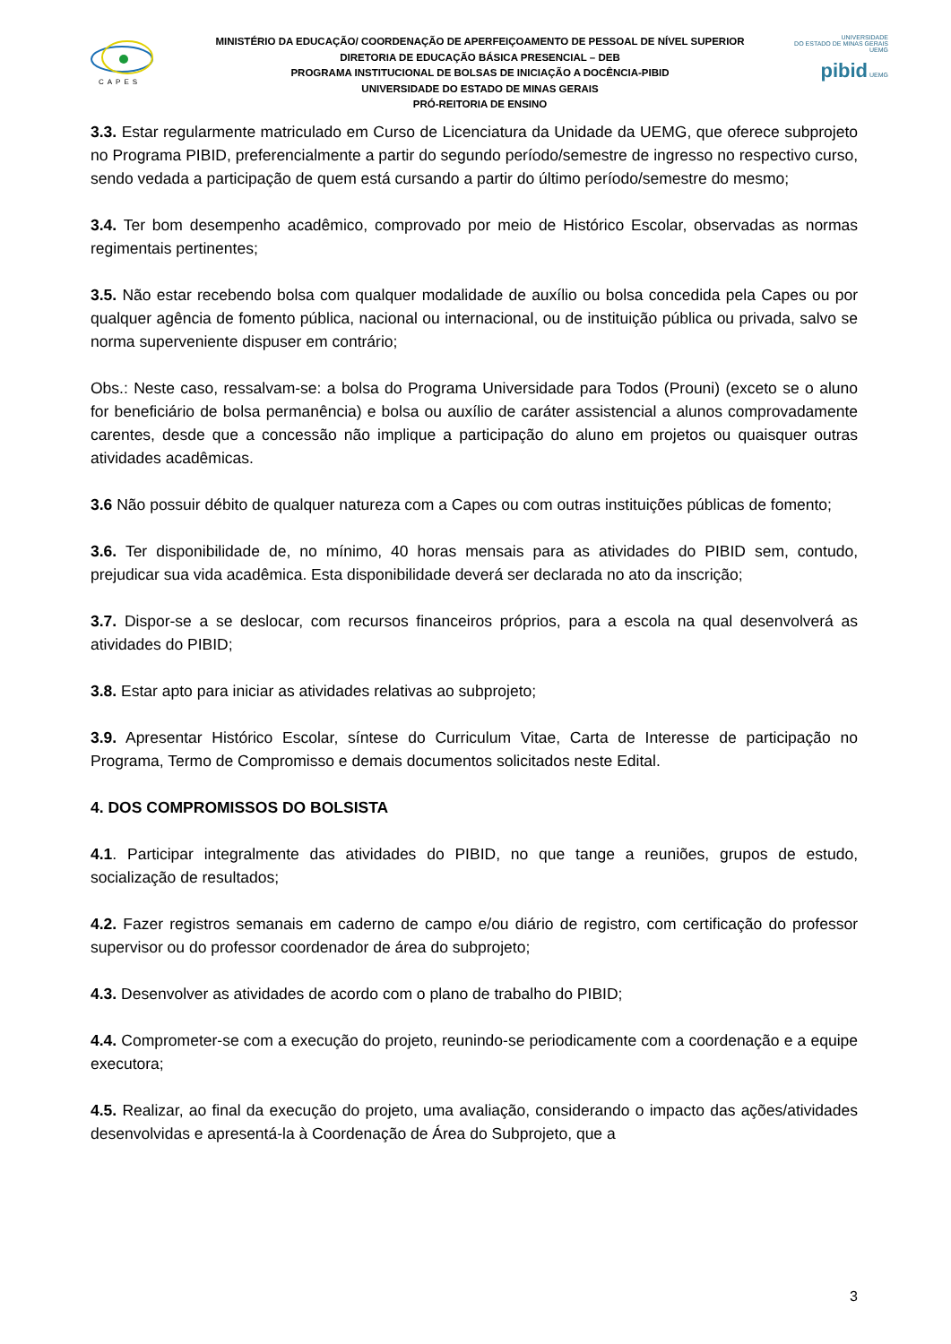CAPES
MINISTÉRIO DA EDUCAÇÃO/ COORDENAÇÃO DE APERFEIÇOAMENTO DE PESSOAL DE NÍVEL SUPERIOR
DIRETORIA DE EDUCAÇÃO BÁSICA PRESENCIAL – DEB
PROGRAMA INSTITUCIONAL DE BOLSAS DE INICIAÇÃO A DOCÊNCIA-PIBID
UNIVERSIDADE DO ESTADO DE MINAS GERAIS
PRÓ-REITORIA DE ENSINO
UNIVERSIDADE
DO ESTADO DE MINAS GERAIS UEMG
pibid UEMG
3.3. Estar regularmente matriculado em Curso de Licenciatura da Unidade da UEMG, que oferece subprojeto no Programa PIBID, preferencialmente a partir do segundo período/semestre de ingresso no respectivo curso, sendo vedada a participação de quem está cursando a partir do último período/semestre do mesmo;
3.4. Ter bom desempenho acadêmico, comprovado por meio de Histórico Escolar, observadas as normas regimentais pertinentes;
3.5. Não estar recebendo bolsa com qualquer modalidade de auxílio ou bolsa concedida pela Capes ou por qualquer agência de fomento pública, nacional ou internacional, ou de instituição pública ou privada, salvo se norma superveniente dispuser em contrário;
Obs.: Neste caso, ressalvam-se: a bolsa do Programa Universidade para Todos (Prouni) (exceto se o aluno for beneficiário de bolsa permanência) e bolsa ou auxílio de caráter assistencial a alunos comprovadamente carentes, desde que a concessão não implique a participação do aluno em projetos ou quaisquer outras atividades acadêmicas.
3.6 Não possuir débito de qualquer natureza com a Capes ou com outras instituições públicas de fomento;
3.6. Ter disponibilidade de, no mínimo, 40 horas mensais para as atividades do PIBID sem, contudo, prejudicar sua vida acadêmica. Esta disponibilidade deverá ser declarada no ato da inscrição;
3.7. Dispor-se a se deslocar, com recursos financeiros próprios, para a escola na qual desenvolverá as atividades do PIBID;
3.8. Estar apto para iniciar as atividades relativas ao subprojeto;
3.9. Apresentar Histórico Escolar, síntese do Curriculum Vitae, Carta de Interesse de participação no Programa, Termo de Compromisso e demais documentos solicitados neste Edital.
4. DOS COMPROMISSOS DO BOLSISTA
4.1. Participar integralmente das atividades do PIBID, no que tange a reuniões, grupos de estudo, socialização de resultados;
4.2. Fazer registros semanais em caderno de campo e/ou diário de registro, com certificação do professor supervisor ou do professor coordenador de área do subprojeto;
4.3. Desenvolver as atividades de acordo com o plano de trabalho do PIBID;
4.4. Comprometer-se com a execução do projeto, reunindo-se periodicamente com a coordenação e a equipe executora;
4.5. Realizar, ao final da execução do projeto, uma avaliação, considerando o impacto das ações/atividades desenvolvidas e apresentá-la à Coordenação de Área do Subprojeto, que a
3